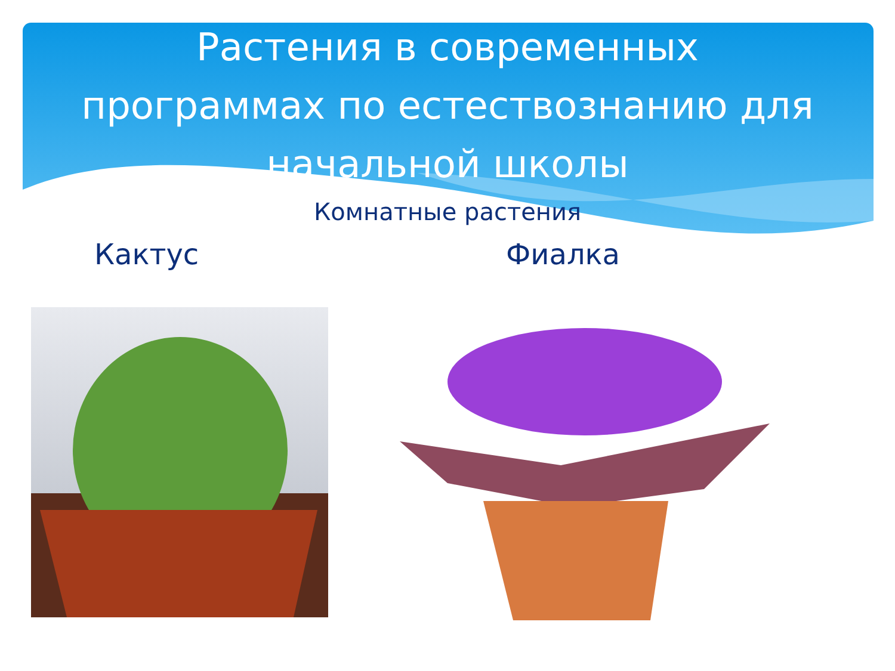Растения в современных
программах по естествознанию для
начальной школы
Комнатные растения
Кактус Фиалка